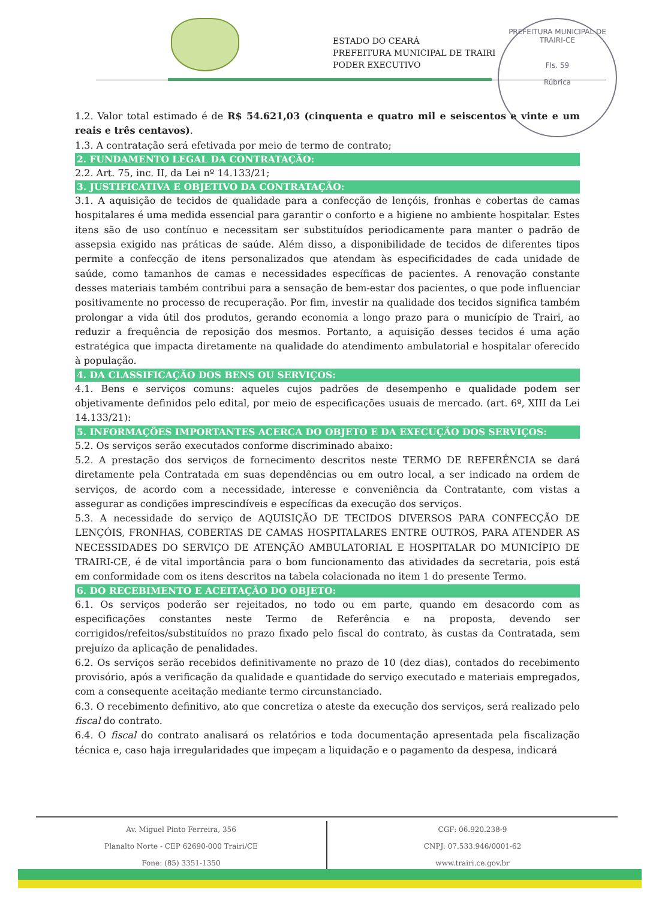ESTADO DO CEARÁ
PREFEITURA MUNICIPAL DE TRAIRI
PODER EXECUTIVO
PREFEITURA MUNICIPAL DE TRAIRI-CE
Fls. 59
Rúbrica
1.2. Valor total estimado é de R$ 54.621,03 (cinquenta e quatro mil e seiscentos e vinte e um reais e três centavos).
1.3. A contratação será efetivada por meio de termo de contrato;
2. FUNDAMENTO LEGAL DA CONTRATAÇÃO:
2.2. Art. 75, inc. II, da Lei nº 14.133/21;
3. JUSTIFICATIVA E OBJETIVO DA CONTRATAÇÃO:
3.1. A aquisição de tecidos de qualidade para a confecção de lençóis, fronhas e cobertas de camas hospitalares é uma medida essencial para garantir o conforto e a higiene no ambiente hospitalar. Estes itens são de uso contínuo e necessitam ser substituídos periodicamente para manter o padrão de assepsia exigido nas práticas de saúde. Além disso, a disponibilidade de tecidos de diferentes tipos permite a confecção de itens personalizados que atendam às especificidades de cada unidade de saúde, como tamanhos de camas e necessidades específicas de pacientes. A renovação constante desses materiais também contribui para a sensação de bem-estar dos pacientes, o que pode influenciar positivamente no processo de recuperação. Por fim, investir na qualidade dos tecidos significa também prolongar a vida útil dos produtos, gerando economia a longo prazo para o município de Trairi, ao reduzir a frequência de reposição dos mesmos. Portanto, a aquisição desses tecidos é uma ação estratégica que impacta diretamente na qualidade do atendimento ambulatorial e hospitalar oferecido à população.
4. DA CLASSIFICAÇÃO DOS BENS OU SERVIÇOS:
4.1. Bens e serviços comuns: aqueles cujos padrões de desempenho e qualidade podem ser objetivamente definidos pelo edital, por meio de especificações usuais de mercado. (art. 6º, XIII da Lei 14.133/21):
5. INFORMAÇÕES IMPORTANTES ACERCA DO OBJETO E DA EXECUÇÃO DOS SERVIÇOS:
5.2. Os serviços serão executados conforme discriminado abaixo:
5.2. A prestação dos serviços de fornecimento descritos neste TERMO DE REFERÊNCIA se dará diretamente pela Contratada em suas dependências ou em outro local, a ser indicado na ordem de serviços, de acordo com a necessidade, interesse e conveniência da Contratante, com vistas a assegurar as condições imprescindíveis e específicas da execução dos serviços.
5.3. A necessidade do serviço de AQUISIÇÃO DE TECIDOS DIVERSOS PARA CONFECÇÃO DE LENÇÓIS, FRONHAS, COBERTAS DE CAMAS HOSPITALARES ENTRE OUTROS, PARA ATENDER AS NECESSIDADES DO SERVIÇO DE ATENÇÃO AMBULATORIAL E HOSPITALAR DO MUNICÍPIO DE TRAIRI-CE, é de vital importância para o bom funcionamento das atividades da secretaria, pois está em conformidade com os itens descritos na tabela colacionada no item 1 do presente Termo.
6. DO RECEBIMENTO E ACEITAÇÃO DO OBJETO:
6.1. Os serviços poderão ser rejeitados, no todo ou em parte, quando em desacordo com as especificações constantes neste Termo de Referência e na proposta, devendo ser corrigidos/refeitos/substituídos no prazo fixado pelo fiscal do contrato, às custas da Contratada, sem prejuízo da aplicação de penalidades.
6.2. Os serviços serão recebidos definitivamente no prazo de 10 (dez dias), contados do recebimento provisório, após a verificação da qualidade e quantidade do serviço executado e materiais empregados, com a consequente aceitação mediante termo circunstanciado.
6.3. O recebimento definitivo, ato que concretiza o ateste da execução dos serviços, será realizado pelo fiscal do contrato.
6.4. O fiscal do contrato analisará os relatórios e toda documentação apresentada pela fiscalização técnica e, caso haja irregularidades que impeçam a liquidação e o pagamento da despesa, indicará
Av. Miguel Pinto Ferreira, 356
Planalto Norte - CEP 62690-000 Trairi/CE
Fone: (85) 3351-1350
CGF: 06.920.238-9
CNPJ: 07.533.946/0001-62
www.trairi.ce.gov.br